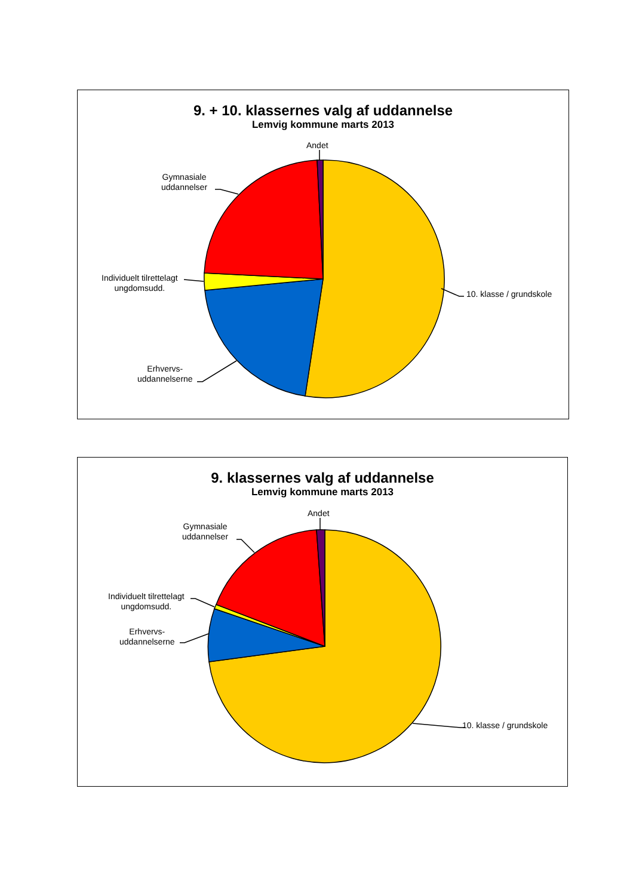9. + 10. klassernes valg af uddannelse
Lemvig kommune marts 2013
Andet
Gymnasiale
uddannelser
Individuelt tilrettelagt
ungdomsudd.
Erhvervs-
uddannelserne
10. klasse / grundskole
9. klassernes valg af uddannelse
Lemvig kommune marts 2013
Andet
Gymnasiale
uddannelser
Individuelt tilrettelagt
ungdomsudd.
Erhvervs-
uddannelserne
10. klasse / grundskole